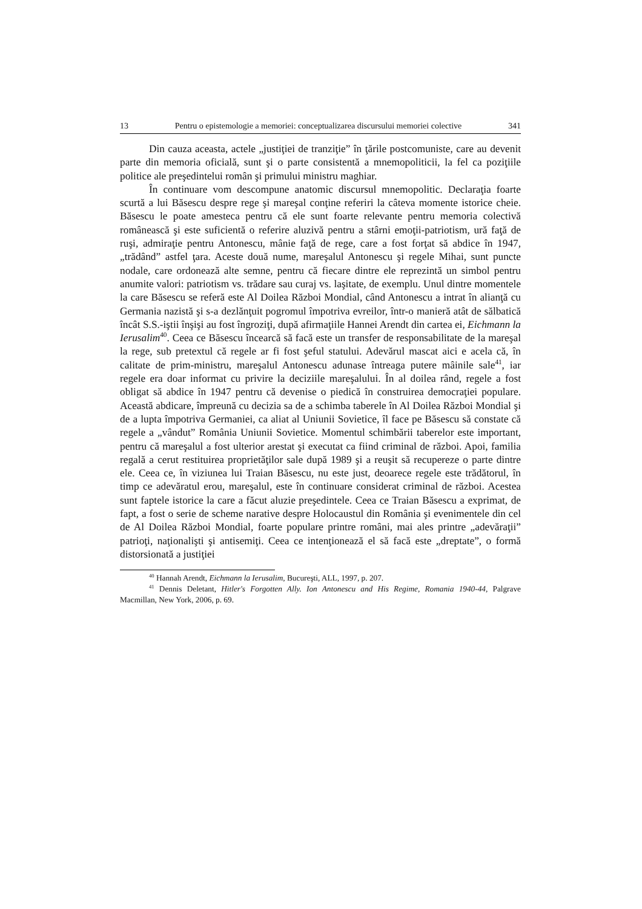13 Pentru o epistemologie a memoriei: conceptualizarea discursului memoriei colective 341
Din cauza aceasta, actele „justiţiei de tranziţie” în ţările postcomuniste, care au devenit parte din memoria oficială, sunt şi o parte consistentă a mnemopoliticii, la fel ca poziţiile politice ale preşedintelui român şi primului ministru maghiar.
În continuare vom descompune anatomic discursul mnemopolitic. Declaraţia foarte scurtă a lui Băsescu despre rege şi mareşal conţine referiri la câteva momente istorice cheie. Băsescu le poate amesteca pentru că ele sunt foarte relevante pentru memoria colectivă românească şi este suficientă o referire aluzivă pentru a stârni emoţii-patriotism, ură faţă de ruşi, admiraţie pentru Antonescu, mânie faţă de rege, care a fost forţat să abdice în 1947, „trădând” astfel ţara. Aceste două nume, mareşalul Antonescu şi regele Mihai, sunt puncte nodale, care ordonează alte semne, pentru că fiecare dintre ele reprezintă un simbol pentru anumite valori: patriotism vs. trădare sau curaj vs. laşitate, de exemplu. Unul dintre momentele la care Băsescu se referă este Al Doilea Război Mondial, când Antonescu a intrat în alianţă cu Germania nazistă şi s-a dezlănţuit pogromul împotriva evreilor, într-o manieră atât de sălbatică încât S.S.-iştii înşişi au fost îngroziţi, după afirmaţiile Hannei Arendt din cartea ei, Eichmann la Ierusalim<sup>40</sup>. Ceea ce Băsescu încearcă să facă este un transfer de responsabilitate de la mareşal la rege, sub pretextul că regele ar fi fost şeful statului. Adevărul mascat aici e acela că, în calitate de prim-ministru, mareşalul Antonescu adunase întreaga putere mâinile sale<sup>41</sup>, iar regele era doar informat cu privire la deciziile mareşalului. În al doilea rând, regele a fost obligat să abdice în 1947 pentru că devenise o piedică în construirea democraţiei populare. Această abdicare, împreună cu decizia sa de a schimba taberele în Al Doilea Război Mondial şi de a lupta împotriva Germaniei, ca aliat al Uniunii Sovietice, îl face pe Băsescu să constate că regele a „vândut” România Uniunii Sovietice. Momentul schimbării taberelor este important, pentru că mareşalul a fost ulterior arestat şi executat ca fiind criminal de război. Apoi, familia regală a cerut restituirea proprietăţilor sale după 1989 şi a reuşit să recupereze o parte dintre ele. Ceea ce, în viziunea lui Traian Băsescu, nu este just, deoarece regele este trădătorul, în timp ce adevăratul erou, mareşalul, este în continuare considerat criminal de război. Acestea sunt faptele istorice la care a făcut aluzie preşedintele. Ceea ce Traian Băsescu a exprimat, de fapt, a fost o serie de scheme narative despre Holocaustul din România şi evenimentele din cel de Al Doilea Război Mondial, foarte populare printre români, mai ales printre „adevăraţii” patrioţi, naţionalişti şi antisemiţi. Ceea ce intenţionează el să facă este „dreptate”, o formă distorsionată a justiţiei
<sup>40</sup> Hannah Arendt, Eichmann la Ierusalim, Bucureşti, ALL, 1997, p. 207.
<sup>41</sup> Dennis Deletant, Hitler's Forgotten Ally. Ion Antonescu and His Regime, Romania 1940-44, Palgrave Macmillan, New York, 2006, p. 69.